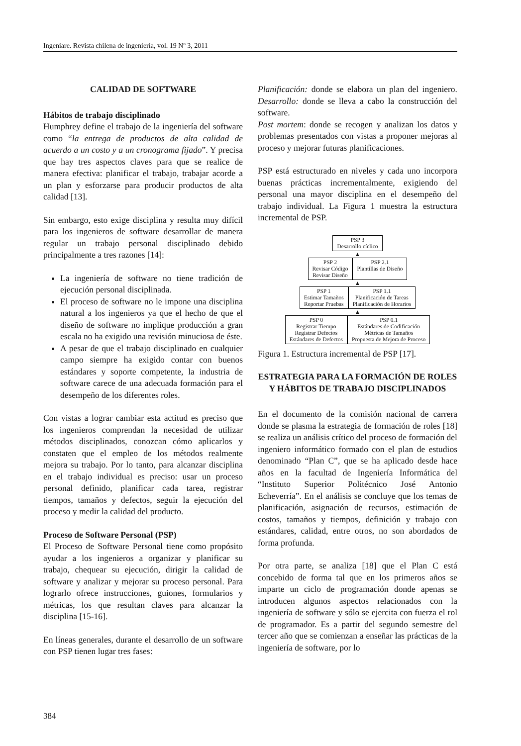Ingeniare. Revista chilena de ingeniería, vol. 19 Nº 3, 2011
CALIDAD DE SOFTWARE
Hábitos de trabajo disciplinado
Humphrey define el trabajo de la ingeniería del software como “la entrega de productos de alta calidad de acuerdo a un costo y a un cronograma fijado”. Y precisa que hay tres aspectos claves para que se realice de manera efectiva: planificar el trabajo, trabajar acorde a un plan y esforzarse para producir productos de alta calidad [13].
Sin embargo, esto exige disciplina y resulta muy difícil para los ingenieros de software desarrollar de manera regular un trabajo personal disciplinado debido principalmente a tres razones [14]:
La ingeniería de software no tiene tradición de ejecución personal disciplinada.
El proceso de software no le impone una disciplina natural a los ingenieros ya que el hecho de que el diseño de software no implique producción a gran escala no ha exigido una revisión minuciosa de éste.
A pesar de que el trabajo disciplinado en cualquier campo siempre ha exigido contar con buenos estándares y soporte competente, la industria de software carece de una adecuada formación para el desempeño de los diferentes roles.
Con vistas a lograr cambiar esta actitud es preciso que los ingenieros comprendan la necesidad de utilizar métodos disciplinados, conozcan cómo aplicarlos y constaten que el empleo de los métodos realmente mejora su trabajo. Por lo tanto, para alcanzar disciplina en el trabajo individual es preciso: usar un proceso personal definido, planificar cada tarea, registrar tiempos, tamaños y defectos, seguir la ejecución del proceso y medir la calidad del producto.
Proceso de Software Personal (PSP)
El Proceso de Software Personal tiene como propósito ayudar a los ingenieros a organizar y planificar su trabajo, chequear su ejecución, dirigir la calidad de software y analizar y mejorar su proceso personal. Para lograrlo ofrece instrucciones, guiones, formularios y métricas, los que resultan claves para alcanzar la disciplina [15-16].
En líneas generales, durante el desarrollo de un software con PSP tienen lugar tres fases:
Planificación: donde se elabora un plan del ingeniero. Desarrollo: donde se lleva a cabo la construcción del software.
Post mortem: donde se recogen y analizan los datos y problemas presentados con vistas a proponer mejoras al proceso y mejorar futuras planificaciones.
PSP está estructurado en niveles y cada uno incorpora buenas prácticas incrementalmente, exigiendo del personal una mayor disciplina en el desempeño del trabajo individual. La Figura 1 muestra la estructura incremental de PSP.
PSP 3
Desarrollo cíclico
▲
PSP 2
Revisar Código
Revisar Diseño
PSP 2.1
Plantillas de Diseño
▲
PSP 1
Estimar Tamaños
Reportar Pruebas
PSP 1.1
Planificación de Tareas
Planificación de Horarios
▲
PSP 0
Registrar Tiempo
Registrar Defectos
Estándares de Defectos
PSP 0.1
Estándares de Codificación
Métricas de Tamaños
Propuesta de Mejora de Proceso
Figura 1. Estructura incremental de PSP [17].
ESTRATEGIA PARA LA FORMACIÓN DE ROLES Y HÁBITOS DE TRABAJO DISCIPLINADOS
En el documento de la comisión nacional de carrera donde se plasma la estrategia de formación de roles [18] se realiza un análisis crítico del proceso de formación del ingeniero informático formado con el plan de estudios denominado “Plan C”, que se ha aplicado desde hace años en la facultad de Ingeniería Informática del “Instituto Superior Politécnico José Antonio Echeverría”. En el análisis se concluye que los temas de planificación, asignación de recursos, estimación de costos, tamaños y tiempos, definición y trabajo con estándares, calidad, entre otros, no son abordados de forma profunda.
Por otra parte, se analiza [18] que el Plan C está concebido de forma tal que en los primeros años se imparte un ciclo de programación donde apenas se introducen algunos aspectos relacionados con la ingeniería de software y sólo se ejercita con fuerza el rol de programador. Es a partir del segundo semestre del tercer año que se comienzan a enseñar las prácticas de la ingeniería de software, por lo
384